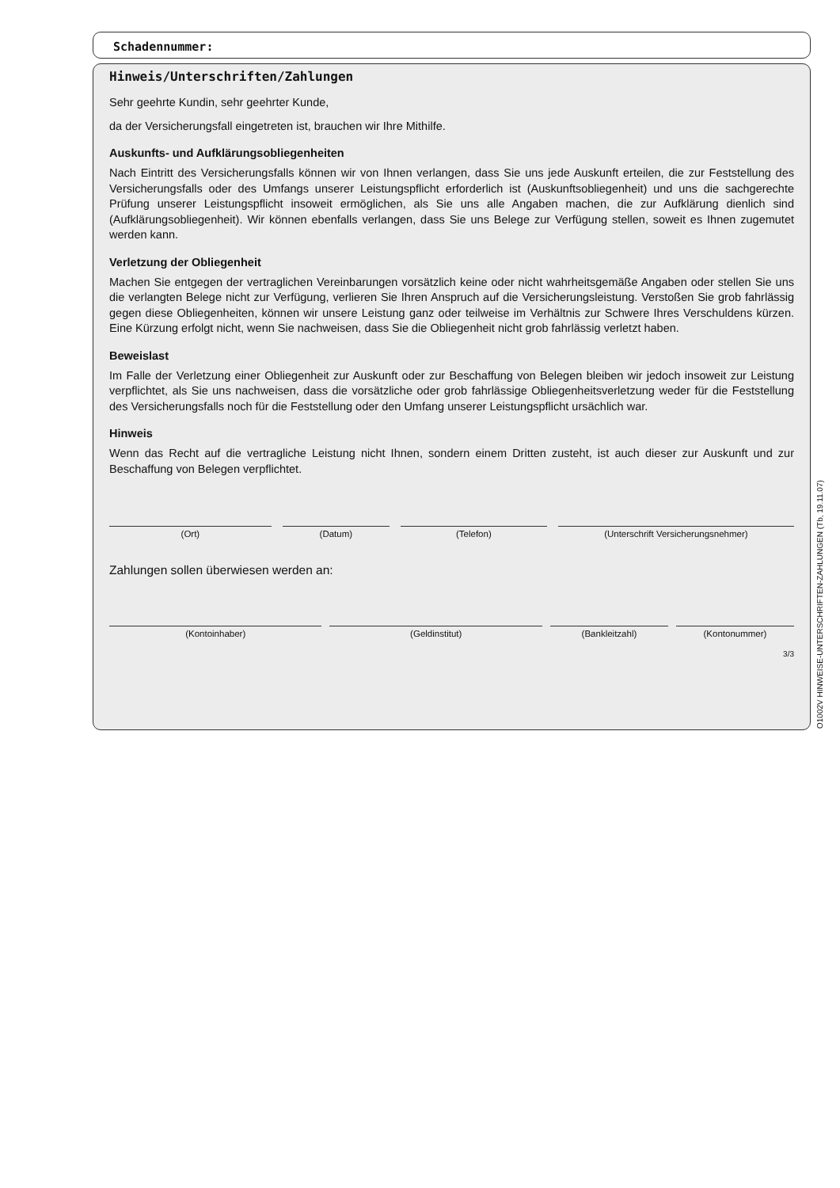Schadennummer:
Hinweis/Unterschriften/Zahlungen
Sehr geehrte Kundin, sehr geehrter Kunde,
da der Versicherungsfall eingetreten ist, brauchen wir Ihre Mithilfe.
Auskunfts- und Aufklärungsobliegenheiten
Nach Eintritt des Versicherungsfalls können wir von Ihnen verlangen, dass Sie uns jede Auskunft erteilen, die zur Feststellung des Versicherungsfalls oder des Umfangs unserer Leistungspflicht erforderlich ist (Auskunftsobliegenheit) und uns die sachgerechte Prüfung unserer Leistungspflicht insoweit ermöglichen, als Sie uns alle Angaben machen, die zur Aufklärung dienlich sind (Aufklärungsobliegenheit). Wir können ebenfalls verlangen, dass Sie uns Belege zur Verfügung stellen, soweit es Ihnen zugemutet werden kann.
Verletzung der Obliegenheit
Machen Sie entgegen der vertraglichen Vereinbarungen vorsätzlich keine oder nicht wahrheitsgemäße Angaben oder stellen Sie uns die verlangten Belege nicht zur Verfügung, verlieren Sie Ihren Anspruch auf die Versicherungsleistung. Verstoßen Sie grob fahrlässig gegen diese Obliegenheiten, können wir unsere Leistung ganz oder teilweise im Verhältnis zur Schwere Ihres Verschuldens kürzen. Eine Kürzung erfolgt nicht, wenn Sie nachweisen, dass Sie die Obliegenheit nicht grob fahrlässig verletzt haben.
Beweislast
Im Falle der Verletzung einer Obliegenheit zur Auskunft oder zur Beschaffung von Belegen bleiben wir jedoch insoweit zur Leistung verpflichtet, als Sie uns nachweisen, dass die vorsätzliche oder grob fahrlässige Obliegenheitsverletzung weder für die Feststellung des Versicherungsfalls noch für die Feststellung oder den Umfang unserer Leistungspflicht ursächlich war.
Hinweis
Wenn das Recht auf die vertragliche Leistung nicht Ihnen, sondern einem Dritten zusteht, ist auch dieser zur Auskunft und zur Beschaffung von Belegen verpflichtet.
(Ort) (Datum) (Telefon) (Unterschrift Versicherungsnehmer)
Zahlungen sollen überwiesen werden an:
(Kontoinhaber) (Geldinstitut) (Bankleitzahl) (Kontonummer)
3/3
O1002V HINWEISE-UNTERSCHRIFTEN-ZAHLUNGEN (Tb, 19.11.07)